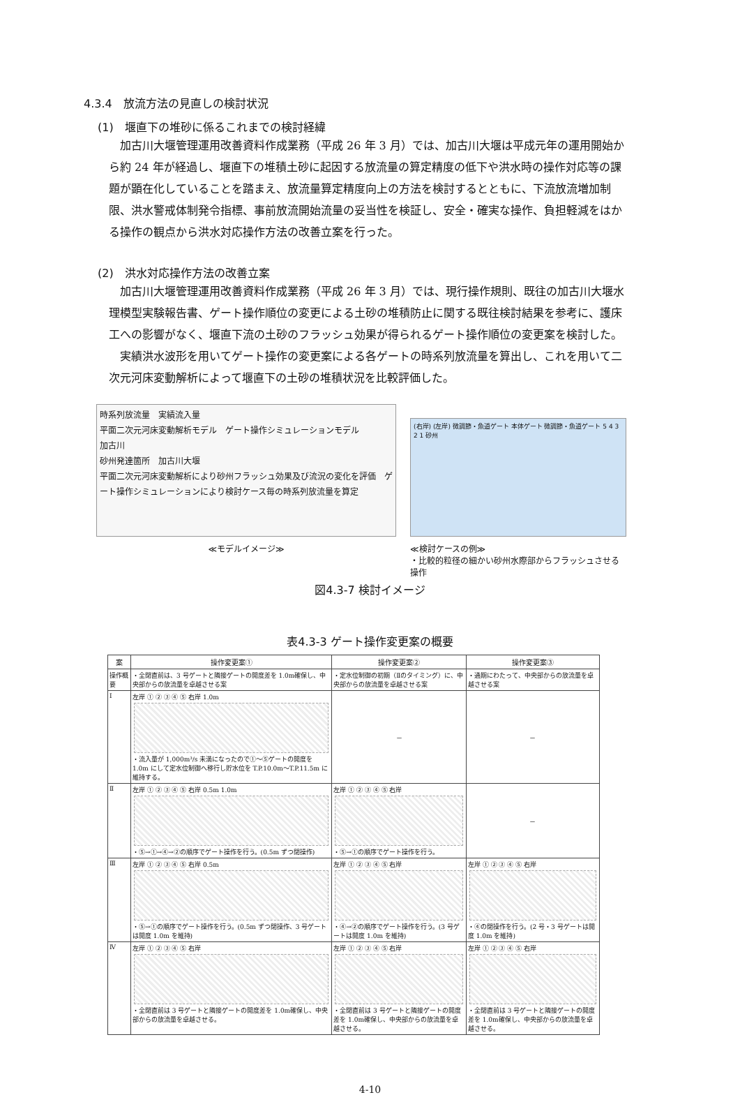4.3.4　放流方法の見直しの検討状況
(1)　堰直下の堆砂に係るこれまでの検討経緯
加古川大堰管理運用改善資料作成業務（平成 26 年 3 月）では、加古川大堰は平成元年の運用開始から約 24 年が経過し、堰直下の堆積土砂に起因する放流量の算定精度の低下や洪水時の操作対応等の課題が顕在化していることを踏まえ、放流量算定精度向上の方法を検討するとともに、下流放流増加制限、洪水警戒体制発令指標、事前放流開始流量の妥当性を検証し、安全・確実な操作、負担軽減をはかる操作の観点から洪水対応操作方法の改善立案を行った。
(2)　洪水対応操作方法の改善立案
加古川大堰管理運用改善資料作成業務（平成 26 年 3 月）では、現行操作規則、既往の加古川大堰水理模型実験報告書、ゲート操作順位の変更による土砂の堆積防止に関する既往検討結果を参考に、護床工への影響がなく、堰直下流の土砂のフラッシュ効果が得られるゲート操作順位の変更案を検討した。
実績洪水波形を用いてゲート操作の変更案による各ゲートの時系列放流量を算出し、これを用いて二次元河床変動解析によって堰直下の土砂の堆積状況を比較評価した。
時系列放流量　実績流入量
平面二次元河床変動解析モデル　ゲート操作シミュレーションモデル
加古川
砂州発達箇所　加古川大堰
平面二次元河床変動解析により砂州フラッシュ効果及び流況の変化を評価　ゲート操作シミュレーションにより検討ケース毎の時系列放流量を算定
≪モデルイメージ≫
(右岸) (左岸) 微調節・魚道ゲート 本体ゲート 微調節・魚道ゲート 5 4 3 2 1 砂州
≪検討ケースの例≫
・比較的粒径の細かい砂州水際部からフラッシュさせる操作
図4.3-7 検討イメージ
表4.3-3 ゲート操作変更案の概要
| 案 | 操作変更案① | 操作変更案② | 操作変更案③ |
| --- | --- | --- | --- |
| 操作概要 | ・全閉直前は、3 号ゲートと隣接ゲートの開度差を 1.0m確保し、中央部からの放流量を卓越させる案 | ・定水位制御の初期（Ⅱのタイミング）に、中央部からの放流量を卓越させる案 | ・通期にわたって、中央部からの放流量を卓越させる案 |
| Ⅰ | 左岸 ① ② ③ ④ ⑤ 右岸 1.0m ・流入量が 1,000m³/s 未満になったので①～⑤ゲートの開度を 1.0m にして定水位制御へ移行し貯水位を T.P.10.0m～T.P.11.5m に維持する。 | － | － |
| Ⅱ | 左岸 ① ② ③ ④ ⑤ 右岸 0.5m 1.0m ・⑤→①→④→②の順序でゲート操作を行う。(0.5m ずつ閉操作) | 左岸 ① ② ③ ④ ⑤ 右岸 ・⑤→①の順序でゲート操作を行う。 | － |
| Ⅲ | 左岸 ① ② ③ ④ ⑤ 右岸 0.5m ・⑤→①の順序でゲート操作を行う。(0.5m ずつ閉操作、3 号ゲートは開度 1.0m を維持) | 左岸 ① ② ③ ④ ⑤ 右岸 ・④→②の順序でゲート操作を行う。(3 号ゲートは開度 1.0m を維持) | 左岸 ① ② ③ ④ ⑤ 右岸 ・④の閉操作を行う。(2 号・3 号ゲートは開度 1.0m を維持) |
| Ⅳ | 左岸 ① ② ③ ④ ⑤ 右岸 ・全閉直前は 3 号ゲートと隣接ゲートの開度差を 1.0m確保し、中央部からの放流量を卓越させる。 | 左岸 ① ② ③ ④ ⑤ 右岸 ・全閉直前は 3 号ゲートと隣接ゲートの開度差を 1.0m確保し、中央部からの放流量を卓越させる。 | 左岸 ① ② ③ ④ ⑤ 右岸 ・全閉直前は 3 号ゲートと隣接ゲートの開度差を 1.0m確保し、中央部からの放流量を卓越させる。 |
4-10